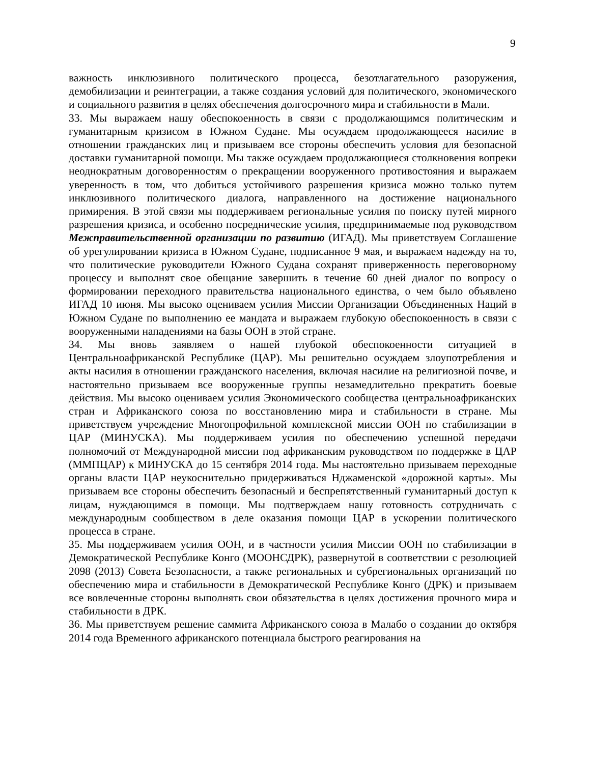9
важность инклюзивного политического процесса, безотлагательного разоружения, демобилизации и реинтеграции, а также создания условий для политического, экономического и социального развития в целях обеспечения долгосрочного мира и стабильности в Мали.
33. Мы выражаем нашу обеспокоенность в связи с продолжающимся политическим и гуманитарным кризисом в Южном Судане. Мы осуждаем продолжающееся насилие в отношении гражданских лиц и призываем все стороны обеспечить условия для безопасной доставки гуманитарной помощи. Мы также осуждаем продолжающиеся столкновения вопреки неоднократным договоренностям о прекращении вооруженного противостояния и выражаем уверенность в том, что добиться устойчивого разрешения кризиса можно только путем инклюзивного политического диалога, направленного на достижение национального примирения. В этой связи мы поддерживаем региональные усилия по поиску путей мирного разрешения кризиса, и особенно посреднические усилия, предпринимаемые под руководством Межправительственной организации по развитию (ИГАД). Мы приветствуем Соглашение об урегулировании кризиса в Южном Судане, подписанное 9 мая, и выражаем надежду на то, что политические руководители Южного Судана сохранят приверженность переговорному процессу и выполнят свое обещание завершить в течение 60 дней диалог по вопросу о формировании переходного правительства национального единства, о чем было объявлено ИГАД 10 июня. Мы высоко оцениваем усилия Миссии Организации Объединенных Наций в Южном Судане по выполнению ее мандата и выражаем глубокую обеспокоенность в связи с вооруженными нападениями на базы ООН в этой стране.
34. Мы вновь заявляем о нашей глубокой обеспокоенности ситуацией в Центральноафриканской Республике (ЦАР). Мы решительно осуждаем злоупотребления и акты насилия в отношении гражданского населения, включая насилие на религиозной почве, и настоятельно призываем все вооруженные группы незамедлительно прекратить боевые действия. Мы высоко оцениваем усилия Экономического сообщества центральноафриканских стран и Африканского союза по восстановлению мира и стабильности в стране. Мы приветствуем учреждение Многопрофильной комплексной миссии ООН по стабилизации в ЦАР (МИНУСКА). Мы поддерживаем усилия по обеспечению успешной передачи полномочий от Международной миссии под африканским руководством по поддержке в ЦАР (ММПЦАР) к МИНУСКА до 15 сентября 2014 года. Мы настоятельно призываем переходные органы власти ЦАР неукоснительно придерживаться Нджаменской «дорожной карты». Мы призываем все стороны обеспечить безопасный и беспрепятственный гуманитарный доступ к лицам, нуждающимся в помощи. Мы подтверждаем нашу готовность сотрудничать с международным сообществом в деле оказания помощи ЦАР в ускорении политического процесса в стране.
35. Мы поддерживаем усилия ООН, и в частности усилия Миссии ООН по стабилизации в Демократической Республике Конго (МООНСДРК), развернутой в соответствии с резолюцией 2098 (2013) Совета Безопасности, а также региональных и субрегиональных организаций по обеспечению мира и стабильности в Демократической Республике Конго (ДРК) и призываем все вовлеченные стороны выполнять свои обязательства в целях достижения прочного мира и стабильности в ДРК.
36. Мы приветствуем решение саммита Африканского союза в Малабо о создании до октября 2014 года Временного африканского потенциала быстрого реагирования на